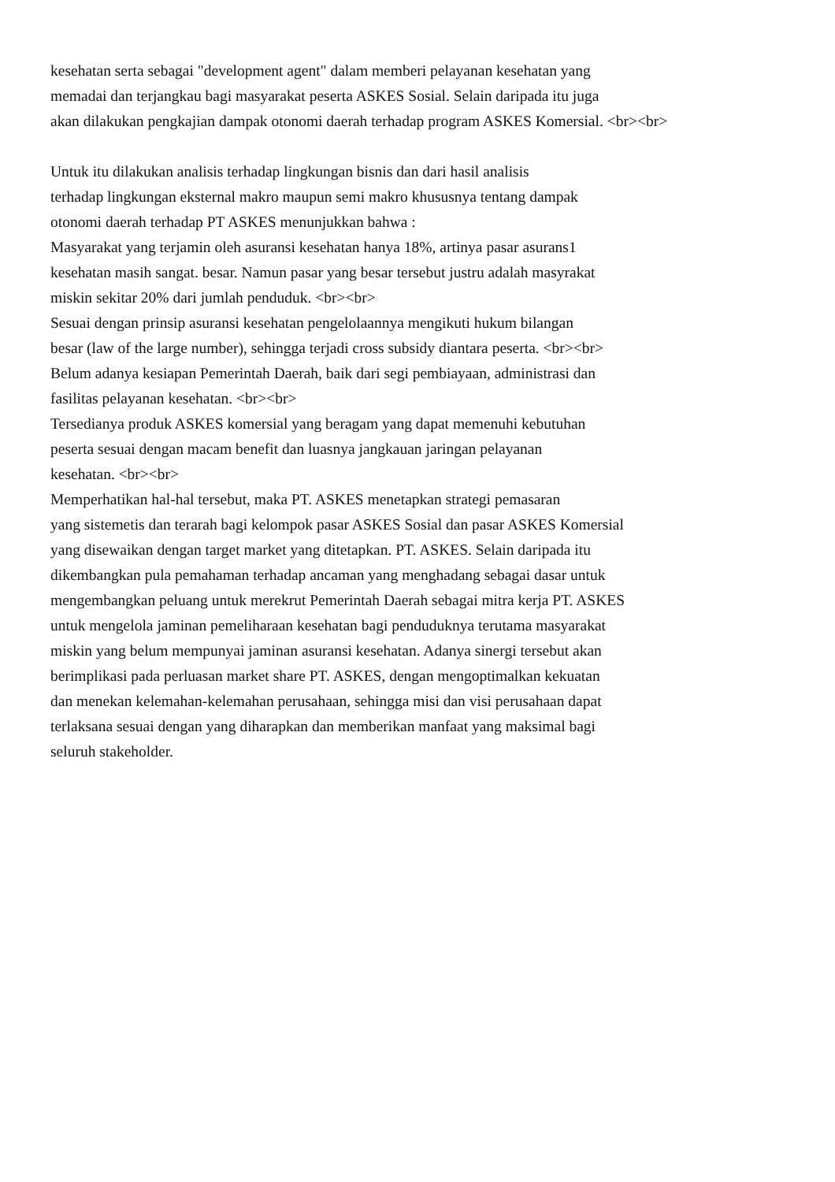kesehatan serta sebagai "development agent" dalam memberi pelayanan kesehatan yang
memadai dan terjangkau bagi masyarakat peserta ASKES Sosial. Selain daripada itu juga
akan dilakukan pengkajian dampak otonomi daerah terhadap program ASKES Komersial. <br><br>
Untuk itu dilakukan analisis terhadap lingkungan bisnis dan dari hasil analisis
terhadap lingkungan eksternal makro maupun semi makro khususnya tentang dampak
otonomi daerah terhadap PT ASKES menunjukkan bahwa :
Masyarakat yang terjamin oleh asuransi kesehatan hanya 18%, artinya pasar asurans1
kesehatan masih sangat. besar. Namun pasar yang besar tersebut justru adalah masyrakat
miskin sekitar 20% dari jumlah penduduk. <br><br>
Sesuai dengan prinsip asuransi kesehatan pengelolaannya mengikuti hukum bilangan
besar (law of the large number), sehingga terjadi cross subsidy diantara peserta. <br><br>
Belum adanya kesiapan Pemerintah Daerah, baik dari segi pembiayaan, administrasi dan
fasilitas pelayanan kesehatan. <br><br>
Tersedianya produk ASKES komersial yang beragam yang dapat memenuhi kebutuhan
peserta sesuai dengan macam benefit dan luasnya jangkauan jaringan pelayanan
kesehatan. <br><br>
Memperhatikan hal-hal tersebut, maka PT. ASKES menetapkan strategi pemasaran
yang sistemetis dan terarah bagi kelompok pasar ASKES Sosial dan pasar ASKES Komersial
yang disewaikan dengan target market yang ditetapkan. PT. ASKES. Selain daripada itu
dikembangkan pula pemahaman terhadap ancaman yang menghadang sebagai dasar untuk
mengembangkan peluang untuk merekrut Pemerintah Daerah sebagai mitra kerja PT. ASKES
untuk mengelola jaminan pemeliharaan kesehatan bagi penduduknya terutama masyarakat
miskin yang belum mempunyai jaminan asuransi kesehatan. Adanya sinergi tersebut akan
berimplikasi pada perluasan market share PT. ASKES, dengan mengoptimalkan kekuatan
dan menekan kelemahan-kelemahan perusahaan, sehingga misi dan visi perusahaan dapat
terlaksana sesuai dengan yang diharapkan dan memberikan manfaat yang maksimal bagi
seluruh stakeholder.